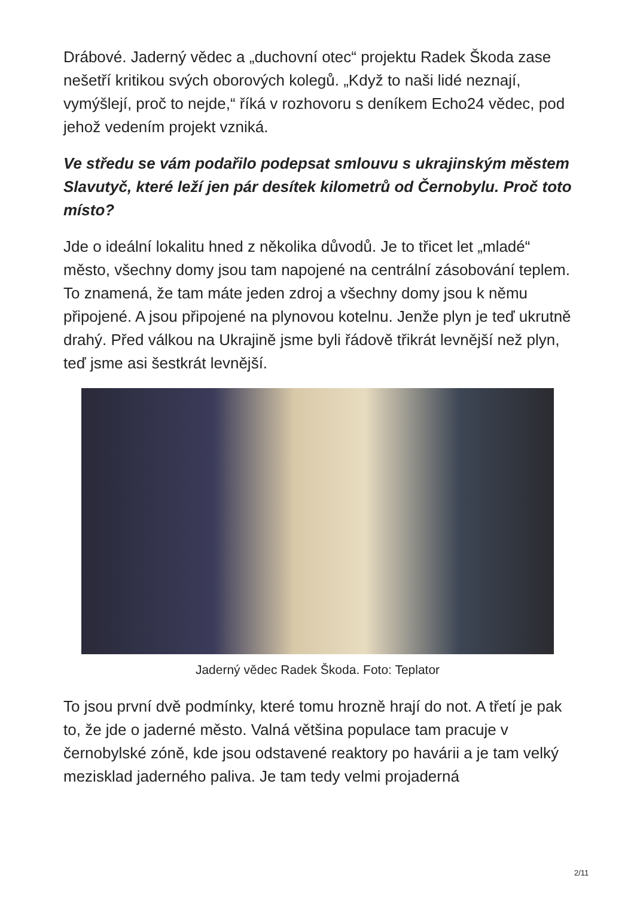Drábové. Jaderný vědec a „duchovní otec“ projektu Radek Škoda zase nešetří kritikou svých oborových kolegů. „Když to naši lidé neznají, vymýšlejí, proč to nejde,“ říká v rozhovoru s deníkem Echo24 vědec, pod jehož vedením projekt vzniká.
Ve středu se vám podařilo podepsat smlouvu s ukrajinským městem Slavutyč, které leží jen pár desítek kilometrů od Černobylu. Proč toto místo?
Jde o ideální lokalitu hned z několika důvodů. Je to třicet let „mladé“ město, všechny domy jsou tam napojené na centrální zásobování teplem. To znamená, že tam máte jeden zdroj a všechny domy jsou k němu připojené. A jsou připojené na plynovou kotelnu. Jenže plyn je teď ukrutně drahý. Před válkou na Ukrajině jsme byli řádově třikrát levnější než plyn, teď jsme asi šestkrát levnější.
Jaderný vědec Radek Škoda. Foto: Teplator
To jsou první dvě podmínky, které tomu hrozně hrají do not. A třetí je pak to, že jde o jaderné město. Valná většina populace tam pracuje v černobylské zóně, kde jsou odstavené reaktory po havárii a je tam velký mezisklad jaderného paliva. Je tam tedy velmi projaderná
2/11